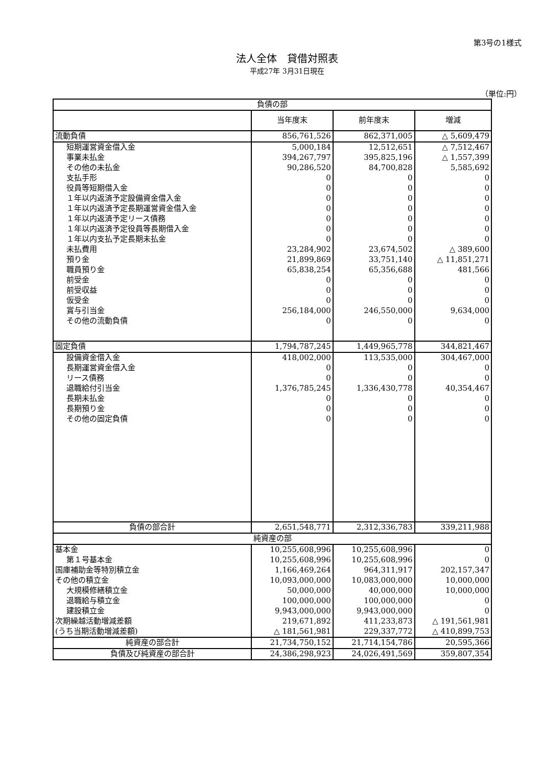第3号の1様式
法人全体　貸借対照表
平成27年 3月31日現在
（単位:円）
| 負債の部 | | | |
| --- | --- | --- | --- |
| | 当年度末 | 前年度末 | 増減 |
| 流動負債 | 856,761,526 | 862,371,005 | △ 5,609,479 |
| 短期運営資金借入金 | 5,000,184 | 12,512,651 | △ 7,512,467 |
| 事業未払金 | 394,267,797 | 395,825,196 | △ 1,557,399 |
| その他の未払金 | 90,286,520 | 84,700,828 | 5,585,692 |
| 支払手形 | 0 | 0 | 0 |
| 役員等短期借入金 | 0 | 0 | 0 |
| １年以内返済予定設備資金借入金 | 0 | 0 | 0 |
| １年以内返済予定長期運営資金借入金 | 0 | 0 | 0 |
| １年以内返済予定リース債務 | 0 | 0 | 0 |
| １年以内返済予定役員等長期借入金 | 0 | 0 | 0 |
| １年以内支払予定長期未払金 | 0 | 0 | 0 |
| 未払費用 | 23,284,902 | 23,674,502 | △ 389,600 |
| 預り金 | 21,899,869 | 33,751,140 | △ 11,851,271 |
| 職員預り金 | 65,838,254 | 65,356,688 | 481,566 |
| 前受金 | 0 | 0 | 0 |
| 前受収益 | 0 | 0 | 0 |
| 仮受金 | 0 | 0 | 0 |
| 賞与引当金 | 256,184,000 | 246,550,000 | 9,634,000 |
| その他の流動負債 | 0 | 0 | 0 |
| 固定負債 | 1,794,787,245 | 1,449,965,778 | 344,821,467 |
| 設備資金借入金 | 418,002,000 | 113,535,000 | 304,467,000 |
| 長期運営資金借入金 | 0 | 0 | 0 |
| リース債務 | 0 | 0 | 0 |
| 退職給付引当金 | 1,376,785,245 | 1,336,430,778 | 40,354,467 |
| 長期未払金 | 0 | 0 | 0 |
| 長期預り金 | 0 | 0 | 0 |
| その他の固定負債 | 0 | 0 | 0 |
| 負債の部合計 | 2,651,548,771 | 2,312,336,783 | 339,211,988 |
| 純資産の部 | | | |
| 基本金 | 10,255,608,996 | 10,255,608,996 | 0 |
| 第１号基本金 | 10,255,608,996 | 10,255,608,996 | 0 |
| 国庫補助金等特別積立金 | 1,166,469,264 | 964,311,917 | 202,157,347 |
| その他の積立金 | 10,093,000,000 | 10,083,000,000 | 10,000,000 |
| 大規模修繕積立金 | 50,000,000 | 40,000,000 | 10,000,000 |
| 退職給与積立金 | 100,000,000 | 100,000,000 | 0 |
| 建設積立金 | 9,943,000,000 | 9,943,000,000 | 0 |
| 次期繰越活動増減差額 | 219,671,892 | 411,233,873 | △ 191,561,981 |
| (うち当期活動増減差額) | △ 181,561,981 | 229,337,772 | △ 410,899,753 |
| 純資産の部合計 | 21,734,750,152 | 21,714,154,786 | 20,595,366 |
| 負債及び純資産の部合計 | 24,386,298,923 | 24,026,491,569 | 359,807,354 |